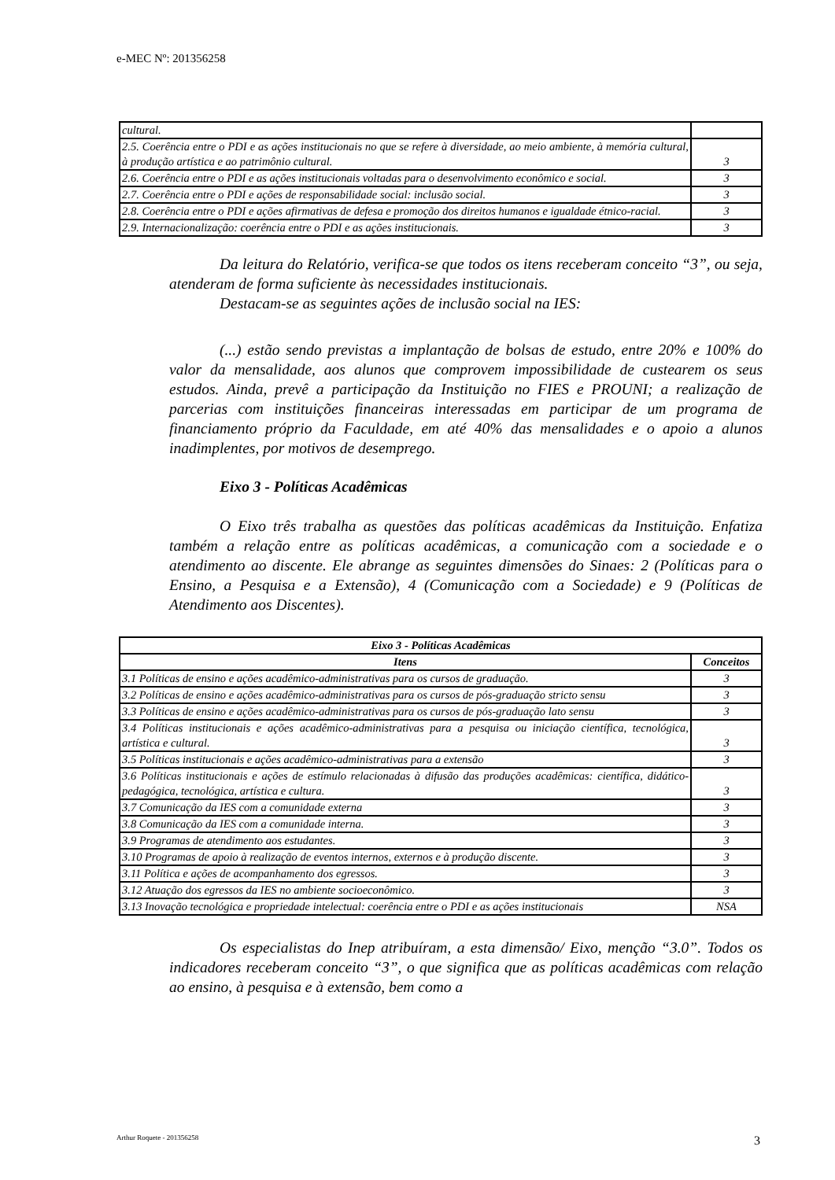e-MEC Nº: 201356258
| cultural. | |
| 2.5. Coerência entre o PDI e as ações institucionais no que se refere à diversidade, ao meio ambiente, à memória cultural, à produção artística e ao patrimônio cultural. | 3 |
| 2.6. Coerência entre o PDI e as ações institucionais voltadas para o desenvolvimento econômico e social. | 3 |
| 2.7. Coerência entre o PDI e ações de responsabilidade social: inclusão social. | 3 |
| 2.8. Coerência entre o PDI e ações afirmativas de defesa e promoção dos direitos humanos e igualdade étnico-racial. | 3 |
| 2.9. Internacionalização: coerência entre o PDI e as ações institucionais. | 3 |
Da leitura do Relatório, verifica-se que todos os itens receberam conceito “3”, ou seja, atenderam de forma suficiente às necessidades institucionais.
Destacam-se as seguintes ações de inclusão social na IES:
(...) estão sendo previstas a implantação de bolsas de estudo, entre 20% e 100% do valor da mensalidade, aos alunos que comprovem impossibilidade de custearem os seus estudos. Ainda, prevê a participação da Instituição no FIES e PROUNI; a realização de parcerias com instituições financeiras interessadas em participar de um programa de financiamento próprio da Faculdade, em até 40% das mensalidades e o apoio a alunos inadimplentes, por motivos de desemprego.
Eixo 3 - Políticas Acadêmicas
O Eixo três trabalha as questões das políticas acadêmicas da Instituição. Enfatiza também a relação entre as políticas acadêmicas, a comunicação com a sociedade e o atendimento ao discente. Ele abrange as seguintes dimensões do Sinaes: 2 (Políticas para o Ensino, a Pesquisa e a Extensão), 4 (Comunicação com a Sociedade) e 9 (Políticas de Atendimento aos Discentes).
| Eixo 3 - Políticas Acadêmicas | |
| --- | --- |
| Itens | Conceitos |
| 3.1 Políticas de ensino e ações acadêmico-administrativas para os cursos de graduação. | 3 |
| 3.2 Políticas de ensino e ações acadêmico-administrativas para os cursos de pós-graduação stricto sensu | 3 |
| 3.3 Políticas de ensino e ações acadêmico-administrativas para os cursos de pós-graduação lato sensu | 3 |
| 3.4 Políticas institucionais e ações acadêmico-administrativas para a pesquisa ou iniciação científica, tecnológica, artística e cultural. | 3 |
| 3.5 Políticas institucionais e ações acadêmico-administrativas para a extensão | 3 |
| 3.6 Políticas institucionais e ações de estímulo relacionadas à difusão das produções acadêmicas: científica, didático-pedagógica, tecnológica, artística e cultura. | 3 |
| 3.7 Comunicação da IES com a comunidade externa | 3 |
| 3.8 Comunicação da IES com a comunidade interna. | 3 |
| 3.9 Programas de atendimento aos estudantes. | 3 |
| 3.10 Programas de apoio à realização de eventos internos, externos e à produção discente. | 3 |
| 3.11 Política e ações de acompanhamento dos egressos. | 3 |
| 3.12 Atuação dos egressos da IES no ambiente socioeconômico. | 3 |
| 3.13 Inovação tecnológica e propriedade intelectual: coerência entre o PDI e as ações institucionais | NSA |
Os especialistas do Inep atribuíram, a esta dimensão/ Eixo, menção “3.0”. Todos os indicadores receberam conceito “3”, o que significa que as políticas acadêmicas com relação ao ensino, à pesquisa e à extensão, bem como a
Arthur Roquete - 201356258 3